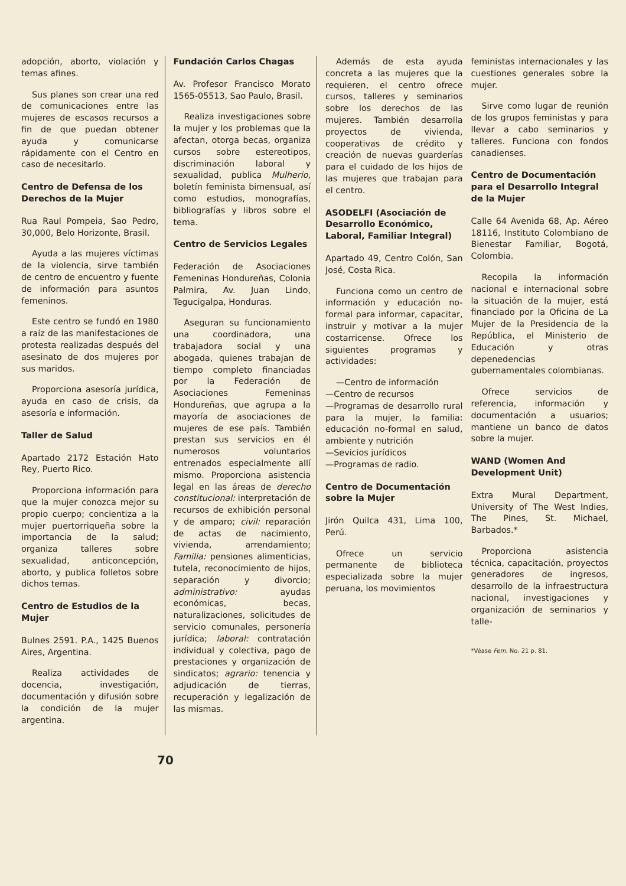adopción, aborto, violación y temas afines.
Sus planes son crear una red de comunicaciones entre las mujeres de escasos recursos a fin de que puedan obtener ayuda y comunicarse rápidamente con el Centro en caso de necesitarlo.
Centro de Defensa de los Derechos de la Mujer
Rua Raul Pompeia, Sao Pedro, 30,000, Belo Horizonte, Brasil.
Ayuda a las mujeres víctimas de la violencia, sirve también de centro de encuentro y fuente de información para asuntos femeninos.
Este centro se fundó en 1980 a raíz de las manifestaciones de protesta realizadas después del asesinato de dos mujeres por sus maridos.
Proporciona asesoría jurídica, ayuda en caso de crisis, da asesoría e información.
Taller de Salud
Apartado 2172 Estación Hato Rey, Puerto Rico.
Proporciona información para que la mujer conozca mejor su propio cuerpo; concientiza a la mujer puertorriqueña sobre la importancia de la salud; organiza talleres sobre sexualidad, anticoncepción, aborto, y publica folletos sobre dichos temas.
Centro de Estudios de la Mujer
Bulnes 2591. P.A., 1425 Buenos Aires, Argentina.
Realiza actividades de docencia, investigación, documentación y difusión sobre la condición de la mujer argentina.
Fundación Carlos Chagas
Av. Profesor Francisco Morato 1565-05513, Sao Paulo, Brasil.
Realiza investigaciones sobre la mujer y los problemas que la afectan, otorga becas, organiza cursos sobre estereotipos, discriminación laboral y sexualidad, publica Mulherio, boletín feminista bimensual, así como estudios, monografías, bibliografías y libros sobre el tema.
Centro de Servicios Legales
Federación de Asociaciones Femeninas Hondureñas, Colonia Palmira, Av. Juan Lindo, Tegucigalpa, Honduras.
Aseguran su funcionamiento una coordinadora, una trabajadora social y una abogada, quienes trabajan de tiempo completo financiadas por la Federación de Asociaciones Femeninas Hondureñas, que agrupa a la mayoría de asociaciones de mujeres de ese país. También prestan sus servicios en él numerosos voluntarios entrenados especialmente allí mismo. Proporciona asistencia legal en las áreas de derecho constitucional: interpretación de recursos de exhibición personal y de amparo; civil: reparación de actas de nacimiento, vivienda, arrendamiento; Familia: pensiones alimenticias, tutela, reconocimiento de hijos, separación y divorcio; administrativo: ayudas económicas, becas, naturalizaciones, solicitudes de servicio comunales, personería jurídica; laboral: contratación individual y colectiva, pago de prestaciones y organización de sindicatos; agrario: tenencia y adjudicación de tierras, recuperación y legalización de las mismas.
Además de esta ayuda concreta a las mujeres que la requieren, el centro ofrece cursos, talleres y seminarios sobre los derechos de las mujeres. También desarrolla proyectos de vivienda, cooperativas de crédito y creación de nuevas guarderías para el cuidado de los hijos de las mujeres que trabajan para el centro.
ASODELFI (Asociación de Desarrollo Económico, Laboral, Familiar Integral)
Apartado 49, Centro Colón, San José, Costa Rica.
Funciona como un centro de información y educación no-formal para informar, capacitar, instruir y motivar a la mujer costarricense. Ofrece los siguientes programas y actividades:
—Centro de información
—Centro de recursos
—Programas de desarrollo rural para la mujer, la familia: educación no-formal en salud, ambiente y nutrición
—Sevicios jurídicos
—Programas de radio.
Centro de Documentación sobre la Mujer
Jirón Quilca 431, Lima 100, Perú.
Ofrece un servicio permanente de biblioteca especializada sobre la mujer peruana, los movimientos
feministas internacionales y las cuestiones generales sobre la mujer.
Sirve como lugar de reunión de los grupos feministas y para llevar a cabo seminarios y talleres. Funciona con fondos canadienses.
Centro de Documentación para el Desarrollo Integral de la Mujer
Calle 64 Avenida 68, Ap. Aéreo 18116, Instituto Colombiano de Bienestar Familiar, Bogotá, Colombia.
Recopila la información nacional e internacional sobre la situación de la mujer, está financiado por la Oficina de La Mujer de la Presidencia de la República, el Ministerio de Educación y otras depenedencias gubernamentales colombianas.
Ofrece servicios de referencia, información y documentación a usuarios; mantiene un banco de datos sobre la mujer.
WAND (Women And Development Unit)
Extra Mural Department, University of The West Indies, The Pines, St. Michael, Barbados.*
Proporciona asistencia técnica, capacitación, proyectos generadores de ingresos, desarrollo de la infraestructura nacional, investigaciones y organización de seminarios y talle-
*Véase Fem. No. 21 p. 81.
70